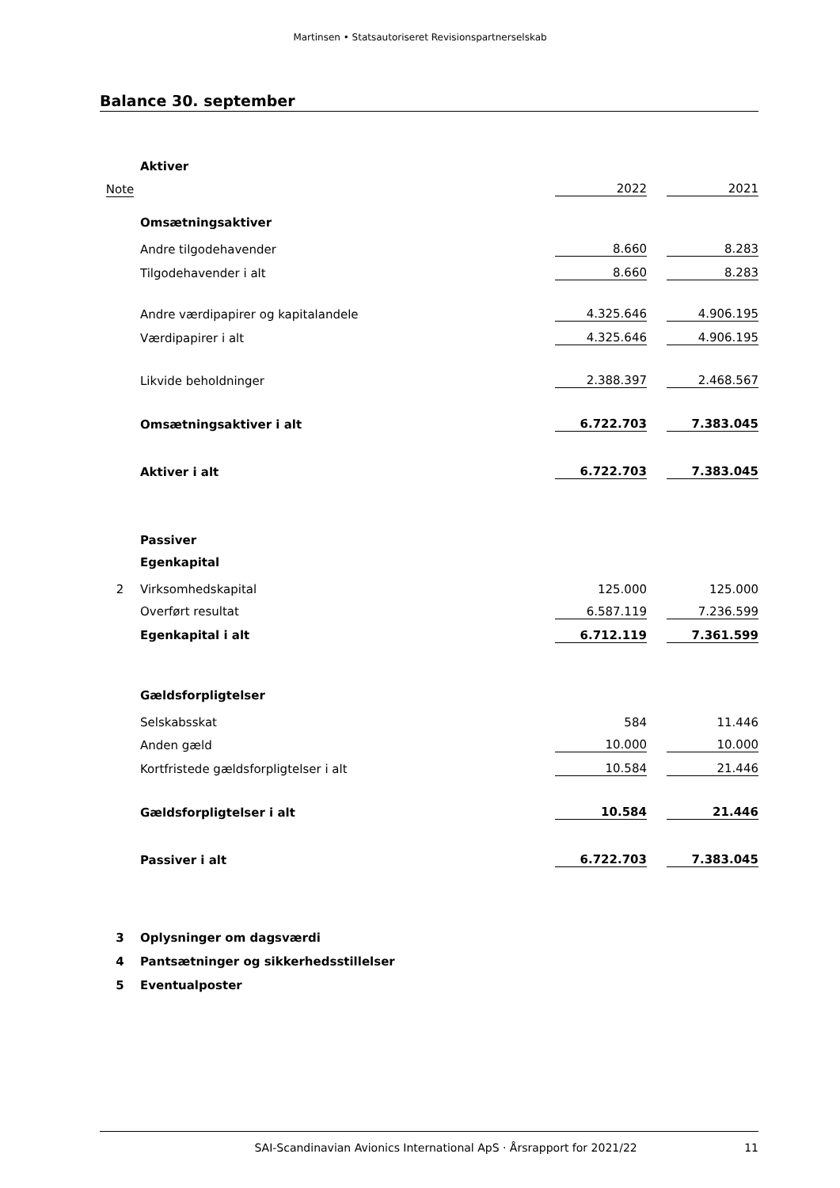Martinsen • Statsautoriseret Revisionspartnerselskab
Balance 30. september
| | Aktiver | | | |
| Note | | 2022 | | 2021 |
| | Omsætningsaktiver | | | |
| | Andre tilgodehavender | 8.660 | | 8.283 |
| | Tilgodehavender i alt | 8.660 | | 8.283 |
| | Andre værdipapirer og kapitalandele | 4.325.646 | | 4.906.195 |
| | Værdipapirer i alt | 4.325.646 | | 4.906.195 |
| | Likvide beholdninger | 2.388.397 | | 2.468.567 |
| | Omsætningsaktiver i alt | 6.722.703 | | 7.383.045 |
| | Aktiver i alt | 6.722.703 | | 7.383.045 |
| | Passiver | | | |
| | Egenkapital | | | |
| 2 | Virksomhedskapital | 125.000 | | 125.000 |
| | Overført resultat | 6.587.119 | | 7.236.599 |
| | Egenkapital i alt | 6.712.119 | | 7.361.599 |
| | Gældsforpligtelser | | | |
| | Selskabsskat | 584 | | 11.446 |
| | Anden gæld | 10.000 | | 10.000 |
| | Kortfristede gældsforpligtelser i alt | 10.584 | | 21.446 |
| | Gældsforpligtelser i alt | 10.584 | | 21.446 |
| | Passiver i alt | 6.722.703 | | 7.383.045 |
| 3 | Oplysninger om dagsværdi | | | |
| 4 | Pantsætninger og sikkerhedsstillelser | | | |
| 5 | Eventualposter | | | |
SAI-Scandinavian Avionics International ApS · Årsrapport for 2021/22 11